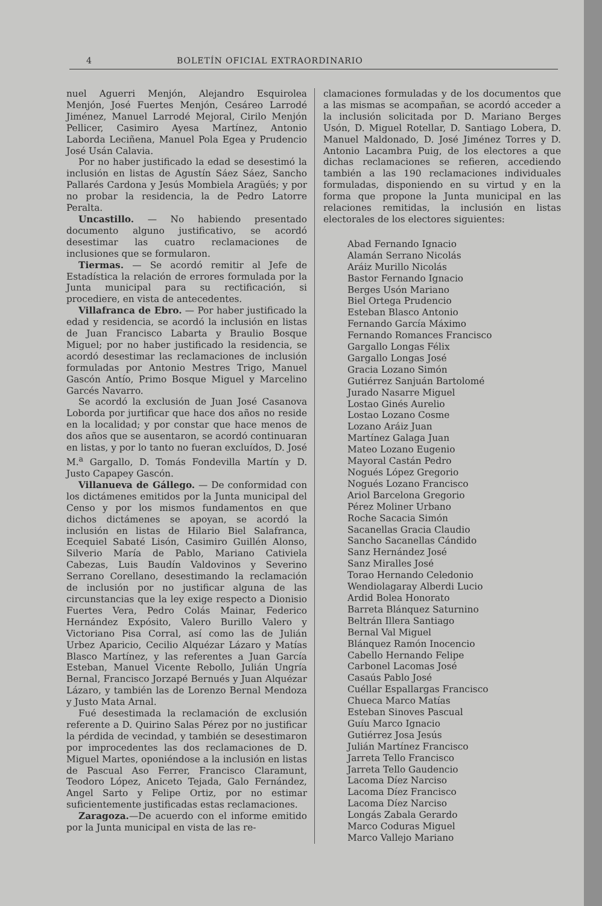4 BOLETÍN OFICIAL EXTRAORDINARIO
nuel Aguerri Menjón, Alejandro Esquirolea Menjón, José Fuertes Menjón, Cesáreo Larrodé Jiménez, Manuel Larrodé Mejoral, Cirilo Menjón Pellicer, Casimiro Ayesa Martínez, Antonio Laborda Leciñena, Manuel Pola Egea y Prudencio José Usán Calavia.
Por no haber justificado la edad se desestimó la inclusión en listas de Agustín Sáez Sáez, Sancho Pallarés Cardona y Jesús Mombiela Aragüés; y por no probar la residencia, la de Pedro Latorre Peralta.
Uncastillo. — No habiendo presentado documento alguno justificativo, se acordó desestimar las cuatro reclamaciones de inclusiones que se formularon.
Tiermas. — Se acordó remitir al Jefe de Estadística la relación de errores formulada por la Junta municipal para su rectificación, si procediere, en vista de antecedentes.
Villafranca de Ebro. — Por haber justificado la edad y residencia, se acordó la inclusión en listas de Juan Francisco Labarta y Braulio Bosque Miguel; por no haber justificado la residencia, se acordó desestimar las reclamaciones de inclusión formuladas por Antonio Mestres Trigo, Manuel Gascón Antío, Primo Bosque Miguel y Marcelino Garcés Navarro.
Se acordó la exclusión de Juan José Casanova Loborda por jurtificar que hace dos años no reside en la localidad; y por constar que hace menos de dos años que se ausentaron, se acordó continuaran en listas, y por lo tanto no fueran excluídos, D. José M.<sup>a</sup> Gargallo, D. Tomás Fondevilla Martín y D. Justo Capapey Gascón.
Villanueva de Gállego. — De conformidad con los dictámenes emitidos por la Junta municipal del Censo y por los mismos fundamentos en que dichos dictámenes se apoyan, se acordó la inclusión en listas de Hilario Biel Salafranca, Ecequiel Sabaté Lisón, Casimiro Guillén Alonso, Silverio María de Pablo, Mariano Cativiela Cabezas, Luis Baudín Valdovinos y Severino Serrano Corellano, desestimando la reclamación de inclusión por no justificar alguna de las circunstancias que la ley exige respecto a Dionisio Fuertes Vera, Pedro Colás Mainar, Federico Hernández Expósito, Valero Burillo Valero y Victoriano Pisa Corral, así como las de Julián Urbez Aparicio, Cecilio Alquézar Lázaro y Matías Blasco Martínez, y las referentes a Juan García Esteban, Manuel Vicente Rebollo, Julián Ungría Bernal, Francisco Jorzapé Bernués y Juan Alquézar Lázaro, y también las de Lorenzo Bernal Mendoza y Justo Mata Arnal.
Fué desestimada la reclamación de exclusión referente a D. Quirino Salas Pérez por no justificar la pérdida de vecindad, y también se desestimaron por improcedentes las dos reclamaciones de D. Miguel Martes, oponiéndose a la inclusión en listas de Pascual Aso Ferrer, Francisco Claramunt, Teodoro López, Aniceto Tejada, Galo Fernández, Angel Sarto y Felipe Ortiz, por no estimar suficientemente justificadas estas reclamaciones.
Zaragoza.—De acuerdo con el informe emitido por la Junta municipal en vista de las re-
clamaciones formuladas y de los documentos que a las mismas se acompañan, se acordó acceder a la inclusión solicitada por D. Mariano Berges Usón, D. Miguel Rotellar, D. Santiago Lobera, D. Manuel Maldonado, D. José Jiménez Torres y D. Antonio Lacambra Puig, de los electores a que dichas reclamaciones se refieren, accediendo también a las 190 reclamaciones individuales formuladas, disponiendo en su virtud y en la forma que propone la Junta municipal en las relaciones remitidas, la inclusión en listas electorales de los electores siguientes:
Abad Fernando Ignacio
Alamán Serrano Nicolás
Aráiz Murillo Nicolás
Bastor Fernando Ignacio
Berges Usón Mariano
Biel Ortega Prudencio
Esteban Blasco Antonio
Fernando García Máximo
Fernando Romances Francisco
Gargallo Longas Félix
Gargallo Longas José
Gracia Lozano Simón
Gutiérrez Sanjuán Bartolomé
Jurado Nasarre Miguel
Lostao Ginés Aurelio
Lostao Lozano Cosme
Lozano Aráiz Juan
Martínez Galaga Juan
Mateo Lozano Eugenio
Mayoral Castán Pedro
Nogués López Gregorio
Nogués Lozano Francisco
Ariol Barcelona Gregorio
Pérez Moliner Urbano
Roche Sacacia Simón
Sacanellas Gracia Claudio
Sancho Sacanellas Cándido
Sanz Hernández José
Sanz Miralles José
Torao Hernando Celedonio
Wendiolagaray Alberdi Lucio
Ardid Bolea Honorato
Barreta Blánquez Saturnino
Beltrán Illera Santiago
Bernal Val Miguel
Blánquez Ramón Inocencio
Cabello Hernando Felipe
Carbonel Lacomas José
Casaús Pablo José
Cuéllar Espallargas Francisco
Chueca Marco Matías
Esteban Sinoves Pascual
Guíu Marco Ignacio
Gutiérrez Josa Jesús
Julián Martínez Francisco
Jarreta Tello Francisco
Jarreta Tello Gaudencio
Lacoma Díez Narciso
Lacoma Díez Francisco
Lacoma Díez Narciso
Longás Zabala Gerardo
Marco Coduras Miguel
Marco Vallejo Mariano